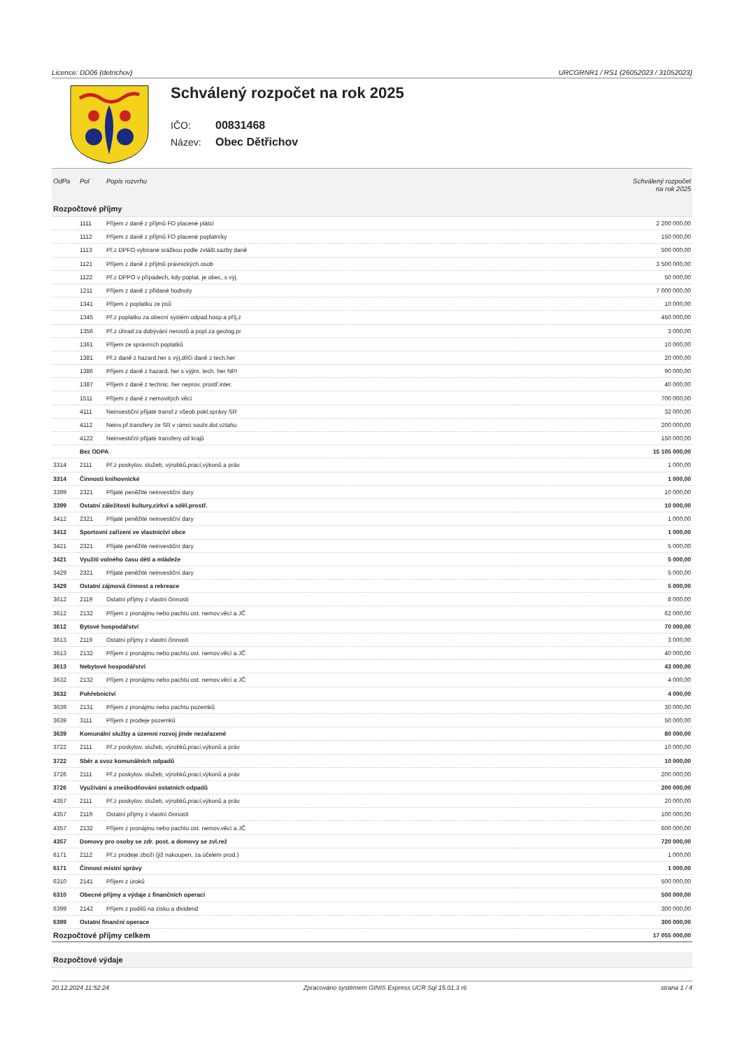Licence: DD06 (detrichov) URCGRNR1 / RS1 (26052023 / 31052023)
Schválený rozpočet na rok 2025
IČO: 00831468
Název: Obec Dětřichov
| OdPa | Pol | Popis rozvrhu | Schválený rozpočet na rok 2025 |
| --- | --- | --- | --- |
| Rozpočtové příjmy | | | |
| | 1111 | Příjem z daně z příjmů FO placené plátci | 2 200 000,00 |
| | 1112 | Příjem z daně z příjmů FO placené poplatníky | 150 000,00 |
| | 1113 | Př.z DPFO vybírané srážkou podle zvlášt.sazby daně | 500 000,00 |
| | 1121 | Příjem z daně z příjmů právnických osob | 3 500 000,00 |
| | 1122 | Př.z DPPO v případech, kdy poplat. je obec, s výj. | 50 000,00 |
| | 1211 | Příjem z daně z přidané hodnoty | 7 000 000,00 |
| | 1341 | Příjem z poplatku ze psů | 10 000,00 |
| | 1345 | Př.z poplatku za obecní systém odpad.hosp.a příj.z | 450 000,00 |
| | 1356 | Př.z úhrad za dobývání nerostů a popl.za geolog.pr | 3 000,00 |
| | 1361 | Příjem ze správních poplatků | 10 000,00 |
| | 1381 | Př.z daně z hazard.her s výj.dílčí daně z tech.her | 20 000,00 |
| | 1386 | Příjem z daně z hazard. her s výjim. tech. her NPI | 90 000,00 |
| | 1387 | Příjem z daně z technic. her neprov. prostř.inter. | 40 000,00 |
| | 1511 | Příjem z daně z nemovitých věcí | 700 000,00 |
| | 4111 | Neinvestiční přijaté transf.z všeob.pokl.správy SR | 32 000,00 |
| | 4112 | Neinv.př.transfery ze SR v rámci souhr.dot.vztahu | 200 000,00 |
| | 4122 | Neinvestiční přijaté transfery od krajů | 150 000,00 |
| | Bez ODPA | | 15 105 000,00 |
| 3314 | 2111 | Př.z poskytov. služeb, výrobků,prací,výkonů a práv | 1 000,00 |
| 3314 | Činnosti knihovnické | | 1 000,00 |
| 3399 | 2321 | Přijaté peněžité neinvestiční dary | 10 000,00 |
| 3399 | Ostatní záležitosti kultury,církví a sděl.prostř. | | 10 000,00 |
| 3412 | 2321 | Přijaté peněžité neinvestiční dary | 1 000,00 |
| 3412 | Sportovní zařízení ve vlastnictví obce | | 1 000,00 |
| 3421 | 2321 | Přijaté peněžité neinvestiční dary | 5 000,00 |
| 3421 | Využití volného času dětí a mládeže | | 5 000,00 |
| 3429 | 2321 | Přijaté peněžité neinvestiční dary | 5 000,00 |
| 3429 | Ostatní zájmová činnost a rekreace | | 5 000,00 |
| 3612 | 2119 | Ostatní příjmy z vlastní činnosti | 8 000,00 |
| 3612 | 2132 | Příjem z pronájmu nebo pachtu ost. nemov.věcí a JČ | 62 000,00 |
| 3612 | Bytové hospodářství | | 70 000,00 |
| 3613 | 2119 | Ostatní příjmy z vlastní činnosti | 3 000,00 |
| 3613 | 2132 | Příjem z pronájmu nebo pachtu ost. nemov.věcí a JČ | 40 000,00 |
| 3613 | Nebytové hospodářství | | 43 000,00 |
| 3632 | 2132 | Příjem z pronájmu nebo pachtu ost. nemov.věcí a JČ | 4 000,00 |
| 3632 | Pohřebnictví | | 4 000,00 |
| 3639 | 2131 | Příjem z pronájmu nebo pachtu pozemků | 30 000,00 |
| 3639 | 3111 | Příjem z prodeje pozemků | 50 000,00 |
| 3639 | Komunální služby a územní rozvoj jinde nezařazené | | 80 000,00 |
| 3722 | 2111 | Př.z poskytov. služeb, výrobků,prací,výkonů a práv | 10 000,00 |
| 3722 | Sběr a svoz komunálních odpadů | | 10 000,00 |
| 3726 | 2111 | Př.z poskytov. služeb, výrobků,prací,výkonů a práv | 200 000,00 |
| 3726 | Využívání a zneškodňování ostatních odpadů | | 200 000,00 |
| 4357 | 2111 | Př.z poskytov. služeb, výrobků,prací,výkonů a práv | 20 000,00 |
| 4357 | 2119 | Ostatní příjmy z vlastní činnosti | 100 000,00 |
| 4357 | 2132 | Příjem z pronájmu nebo pachtu ost. nemov.věcí a JČ | 600 000,00 |
| 4357 | Domovy pro osoby se zdr. post. a domovy se zvl.rež | | 720 000,00 |
| 6171 | 2112 | Př.z prodeje zboží (již nakoupen. za účelem prod.) | 1 000,00 |
| 6171 | Činnost místní správy | | 1 000,00 |
| 6310 | 2141 | Příjem z úroků | 500 000,00 |
| 6310 | Obecné příjmy a výdaje z finančních operací | | 500 000,00 |
| 6399 | 2142 | Příjem z podílů na zisku a dividend | 300 000,00 |
| 6399 | Ostatní finanční operace | | 300 000,00 |
| Rozpočtové příjmy celkem | | | 17 055 000,00 |
| Rozpočtové výdaje | | | |
20.12.2024 11:52:24 Zpracováno systémem GINIS Express UCR Sql 15.01.3 r6 strana 1 / 4